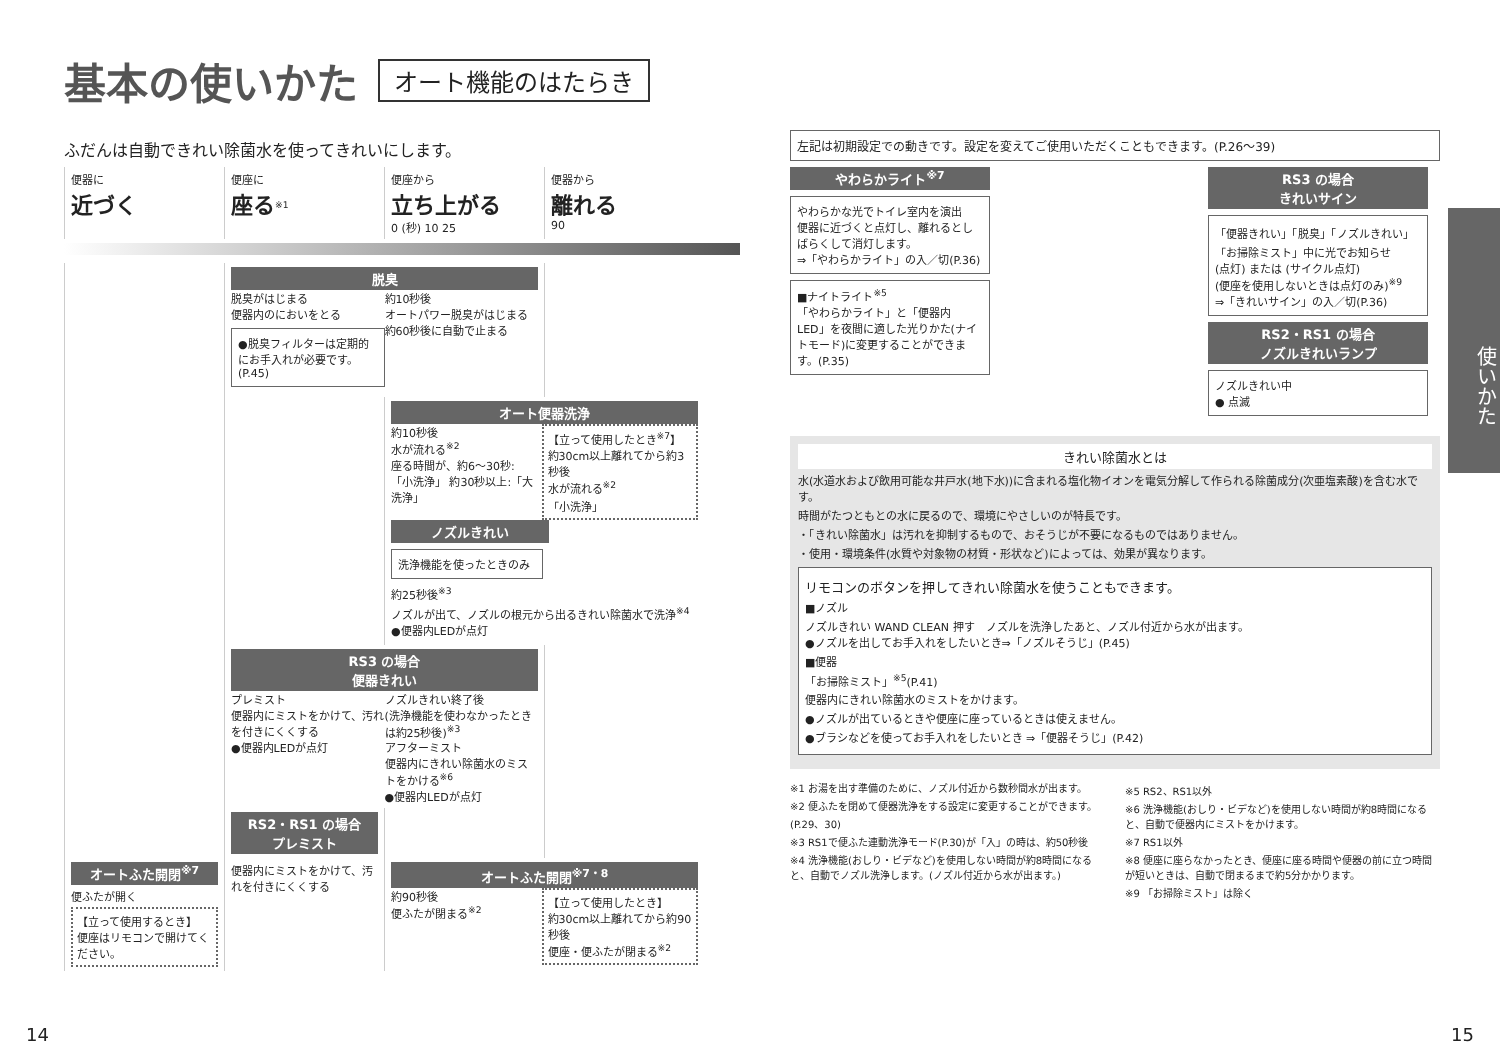基本の使いかた オート機能のはたらき
ふだんは自動できれい除菌水を使ってきれいにします。
便器に
近づく
便座に
座る<sup>※1</sup>
便座から
立ち上がる
0 (秒) 10 25
便器から
離れる
90
脱臭
脱臭がはじまる
便器内のにおいをとる
●脱臭フィルターは定期的にお手入れが必要です。(P.45)
約10秒後
オートパワー脱臭がはじまる
約60秒後に自動で止まる
オート便器洗浄
約10秒後
水が流れる<sup>※2</sup>
座る時間が、約6～30秒:「小洗浄」 約30秒以上:「大洗浄」
【立って使用したとき<sup>※7</sup>】
約30cm以上離れてから約3秒後
水が流れる<sup>※2</sup>
「小洗浄」
ノズルきれい
洗浄機能を使ったときのみ
約25秒後<sup>※3</sup>
ノズルが出て、ノズルの根元から出るきれい除菌水で洗浄<sup>※4</sup>
●便器内LEDが点灯
RS3 の場合
便器きれい
プレミスト
便器内にミストをかけて、汚れを付きにくくする
●便器内LEDが点灯
ノズルきれい終了後
(洗浄機能を使わなかったときは約25秒後)<sup>※3</sup>
アフターミスト
便器内にきれい除菌水のミストをかける<sup>※6</sup>
●便器内LEDが点灯
RS2・RS1 の場合
プレミスト
オートふた開閉<sup>※7</sup>
便ふたが開く
【立って使用するとき】
便座はリモコンで開けてください。
便器内にミストをかけて、汚れを付きにくくする
オートふた開閉<sup>※7・8</sup>
約90秒後
便ふたが閉まる<sup>※2</sup>
【立って使用したとき】
約30cm以上離れてから約90秒後
便座・便ふたが閉まる<sup>※2</sup>
左記は初期設定での動きです。設定を変えてご使用いただくこともできます。(P.26～39)
やわらかライト<sup>※7</sup>
やわらかな光でトイレ室内を演出
便器に近づくと点灯し、離れるとしばらくして消灯します。
⇒「やわらかライト」の入／切(P.36)
■ナイトライト<sup>※5</sup>
「やわらかライト」と「便器内LED」を夜間に適した光りかた(ナイトモード)に変更することができます。(P.35)
RS3 の場合
きれいサイン
「便器きれい」「脱臭」「ノズルきれい」「お掃除ミスト」中に光でお知らせ
(点灯) または (サイクル点灯)
(便座を使用しないときは点灯のみ)<sup>※9</sup>
⇒「きれいサイン」の入／切(P.36)
RS2・RS1 の場合
ノズルきれいランプ
ノズルきれい中
● 点滅
きれい除菌水とは
水(水道水および飲用可能な井戸水(地下水))に含まれる塩化物イオンを電気分解して作られる除菌成分(次亜塩素酸)を含む水です。
時間がたつともとの水に戻るので、環境にやさしいのが特長です。
・「きれい除菌水」は汚れを抑制するもので、おそうじが不要になるものではありません。
・使用・環境条件(水質や対象物の材質・形状など)によっては、効果が異なります。
リモコンのボタンを押してきれい除菌水を使うこともできます。
■ノズル
ノズルきれい WAND CLEAN 押す　ノズルを洗浄したあと、ノズル付近から水が出ます。
●ノズルを出してお手入れをしたいとき⇒「ノズルそうじ」(P.45)
■便器
「お掃除ミスト」<sup>※5</sup>(P.41)
便器内にきれい除菌水のミストをかけます。
●ノズルが出ているときや便座に座っているときは使えません。
●ブラシなどを使ってお手入れをしたいとき ⇒「便器そうじ」(P.42)
※1 お湯を出す準備のために、ノズル付近から数秒間水が出ます。
※2 便ふたを閉めて便器洗浄をする設定に変更することができます。(P.29、30)
※3 RS1で便ふた連動洗浄モード(P.30)が「入」の時は、約50秒後
※4 洗浄機能(おしり・ビデなど)を使用しない時間が約8時間になると、自動でノズル洗浄します。(ノズル付近から水が出ます。)
※5 RS2、RS1以外
※6 洗浄機能(おしり・ビデなど)を使用しない時間が約8時間になると、自動で便器内にミストをかけます。
※7 RS1以外
※8 便座に座らなかったとき、便座に座る時間や便器の前に立つ時間が短いときは、自動で閉まるまで約5分かかります。
※9 「お掃除ミスト」は除く
使いかた
14 15